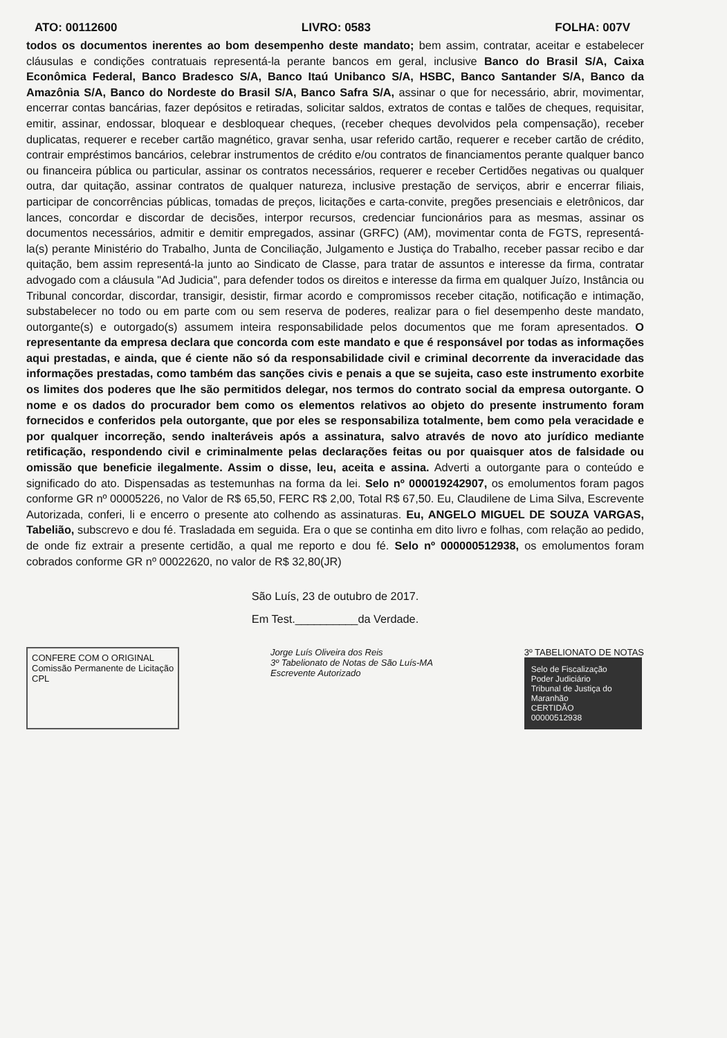ATO: 00112600 LIVRO: 0583 FOLHA: 007V
todos os documentos inerentes ao bom desempenho deste mandato; bem assim, contratar, aceitar e estabelecer cláusulas e condições contratuais representá-la perante bancos em geral, inclusive Banco do Brasil S/A, Caixa Econômica Federal, Banco Bradesco S/A, Banco Itaú Unibanco S/A, HSBC, Banco Santander S/A, Banco da Amazônia S/A, Banco do Nordeste do Brasil S/A, Banco Safra S/A, assinar o que for necessário, abrir, movimentar, encerrar contas bancárias, fazer depósitos e retiradas, solicitar saldos, extratos de contas e talões de cheques, requisitar, emitir, assinar, endossar, bloquear e desbloquear cheques, (receber cheques devolvidos pela compensação), receber duplicatas, requerer e receber cartão magnético, gravar senha, usar referido cartão, requerer e receber cartão de crédito, contrair empréstimos bancários, celebrar instrumentos de crédito e/ou contratos de financiamentos perante qualquer banco ou financeira pública ou particular, assinar os contratos necessários, requerer e receber Certidões negativas ou qualquer outra, dar quitação, assinar contratos de qualquer natureza, inclusive prestação de serviços, abrir e encerrar filiais, participar de concorrências públicas, tomadas de preços, licitações e carta-convite, pregões presenciais e eletrônicos, dar lances, concordar e discordar de decisões, interpor recursos, credenciar funcionários para as mesmas, assinar os documentos necessários, admitir e demitir empregados, assinar (GRFC) (AM), movimentar conta de FGTS, representá-la(s) perante Ministério do Trabalho, Junta de Conciliação, Julgamento e Justiça do Trabalho, receber passar recibo e dar quitação, bem assim representá-la junto ao Sindicato de Classe, para tratar de assuntos e interesse da firma, contratar advogado com a cláusula "Ad Judicia", para defender todos os direitos e interesse da firma em qualquer Juízo, Instância ou Tribunal concordar, discordar, transigir, desistir, firmar acordo e compromissos receber citação, notificação e intimação, substabelecer no todo ou em parte com ou sem reserva de poderes, realizar para o fiel desempenho deste mandato, outorgante(s) e outorgado(s) assumem inteira responsabilidade pelos documentos que me foram apresentados. O representante da empresa declara que concorda com este mandato e que é responsável por todas as informações aqui prestadas, e ainda, que é ciente não só da responsabilidade civil e criminal decorrente da inveracidade das informações prestadas, como também das sanções civis e penais a que se sujeita, caso este instrumento exorbite os limites dos poderes que lhe são permitidos delegar, nos termos do contrato social da empresa outorgante. O nome e os dados do procurador bem como os elementos relativos ao objeto do presente instrumento foram fornecidos e conferidos pela outorgante, que por eles se responsabiliza totalmente, bem como pela veracidade e por qualquer incorreção, sendo inalteráveis após a assinatura, salvo através de novo ato jurídico mediante retificação, respondendo civil e criminalmente pelas declarações feitas ou por quaisquer atos de falsidade ou omissão que beneficie ilegalmente. Assim o disse, leu, aceita e assina. Adverti a outorgante para o conteúdo e significado do ato. Dispensadas as testemunhas na forma da lei. Selo nº 000019242907, os emolumentos foram pagos conforme GR nº 00005226, no Valor de R$ 65,50, FERC R$ 2,00, Total R$ 67,50. Eu, Claudilene de Lima Silva, Escrevente Autorizada, conferi, li e encerro o presente ato colhendo as assinaturas. Eu, ANGELO MIGUEL DE SOUZA VARGAS, Tabelião, subscrevo e dou fé. Trasladada em seguida. Era o que se continha em dito livro e folhas, com relação ao pedido, de onde fiz extrair a presente certidão, a qual me reporto e dou fé. Selo nº 000000512938, os emolumentos foram cobrados conforme GR nº 00022620, no valor de R$ 32,80(JR)
São Luís, 23 de outubro de 2017.
Em Test.__________da Verdade.
CONFERE COM O ORIGINAL
Comissão Permanente de Licitação
CPL
Jorge Luís Oliveira dos Reis
3º Tabelionato de Notas de São Luís-MA
Escrevente Autorizado
3º TABELIONATO DE NOTAS
Selo de Fiscalização
Poder Judiciário
Tribunal de Justiça do Maranhão
CERTIDÃO
00000512938